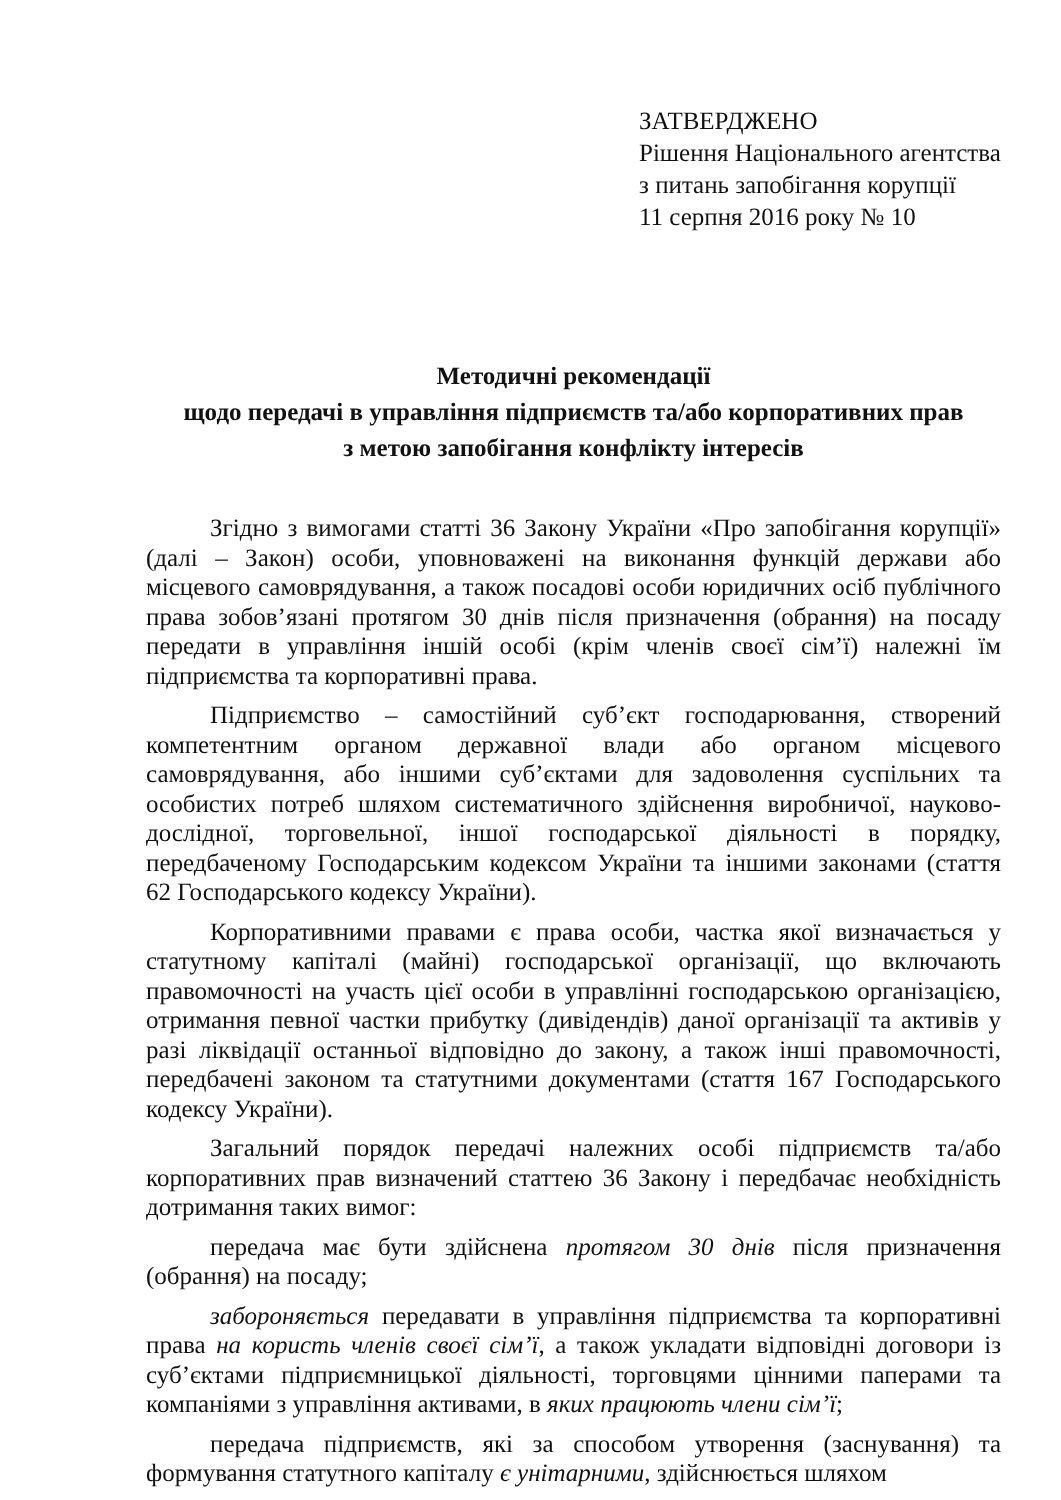ЗАТВЕРДЖЕНО
Рішення Національного агентства
з питань запобігання корупції
11 серпня 2016 року № 10
Методичні рекомендації
щодо передачі в управління підприємств та/або корпоративних прав
з метою запобігання конфлікту інтересів
Згідно з вимогами статті 36 Закону України «Про запобігання корупції» (далі – Закон) особи, уповноважені на виконання функцій держави або місцевого самоврядування, а також посадові особи юридичних осіб публічного права зобов’язані протягом 30 днів після призначення (обрання) на посаду передати в управління іншій особі (крім членів своєї сім’ї) належні їм підприємства та корпоративні права.
Підприємство – самостійний суб’єкт господарювання, створений компетентним органом державної влади або органом місцевого самоврядування, або іншими суб’єктами для задоволення суспільних та особистих потреб шляхом систематичного здійснення виробничої, науково-дослідної, торговельної, іншої господарської діяльності в порядку, передбаченому Господарським кодексом України та іншими законами (стаття 62 Господарського кодексу України).
Корпоративними правами є права особи, частка якої визначається у статутному капіталі (майні) господарської організації, що включають правомочності на участь цієї особи в управлінні господарською організацією, отримання певної частки прибутку (дивідендів) даної організації та активів у разі ліквідації останньої відповідно до закону, а також інші правомочності, передбачені законом та статутними документами (стаття 167 Господарського кодексу України).
Загальний порядок передачі належних особі підприємств та/або корпоративних прав визначений статтею 36 Закону і передбачає необхідність дотримання таких вимог:
передача має бути здійснена протягом 30 днів після призначення (обрання) на посаду;
забороняється передавати в управління підприємства та корпоративні права на користь членів своєї сім’ї, а також укладати відповідні договори із суб’єктами підприємницької діяльності, торговцями цінними паперами та компаніями з управління активами, в яких працюють члени сім’ї;
передача підприємств, які за способом утворення (заснування) та формування статутного капіталу є унітарними, здійснюється шляхом